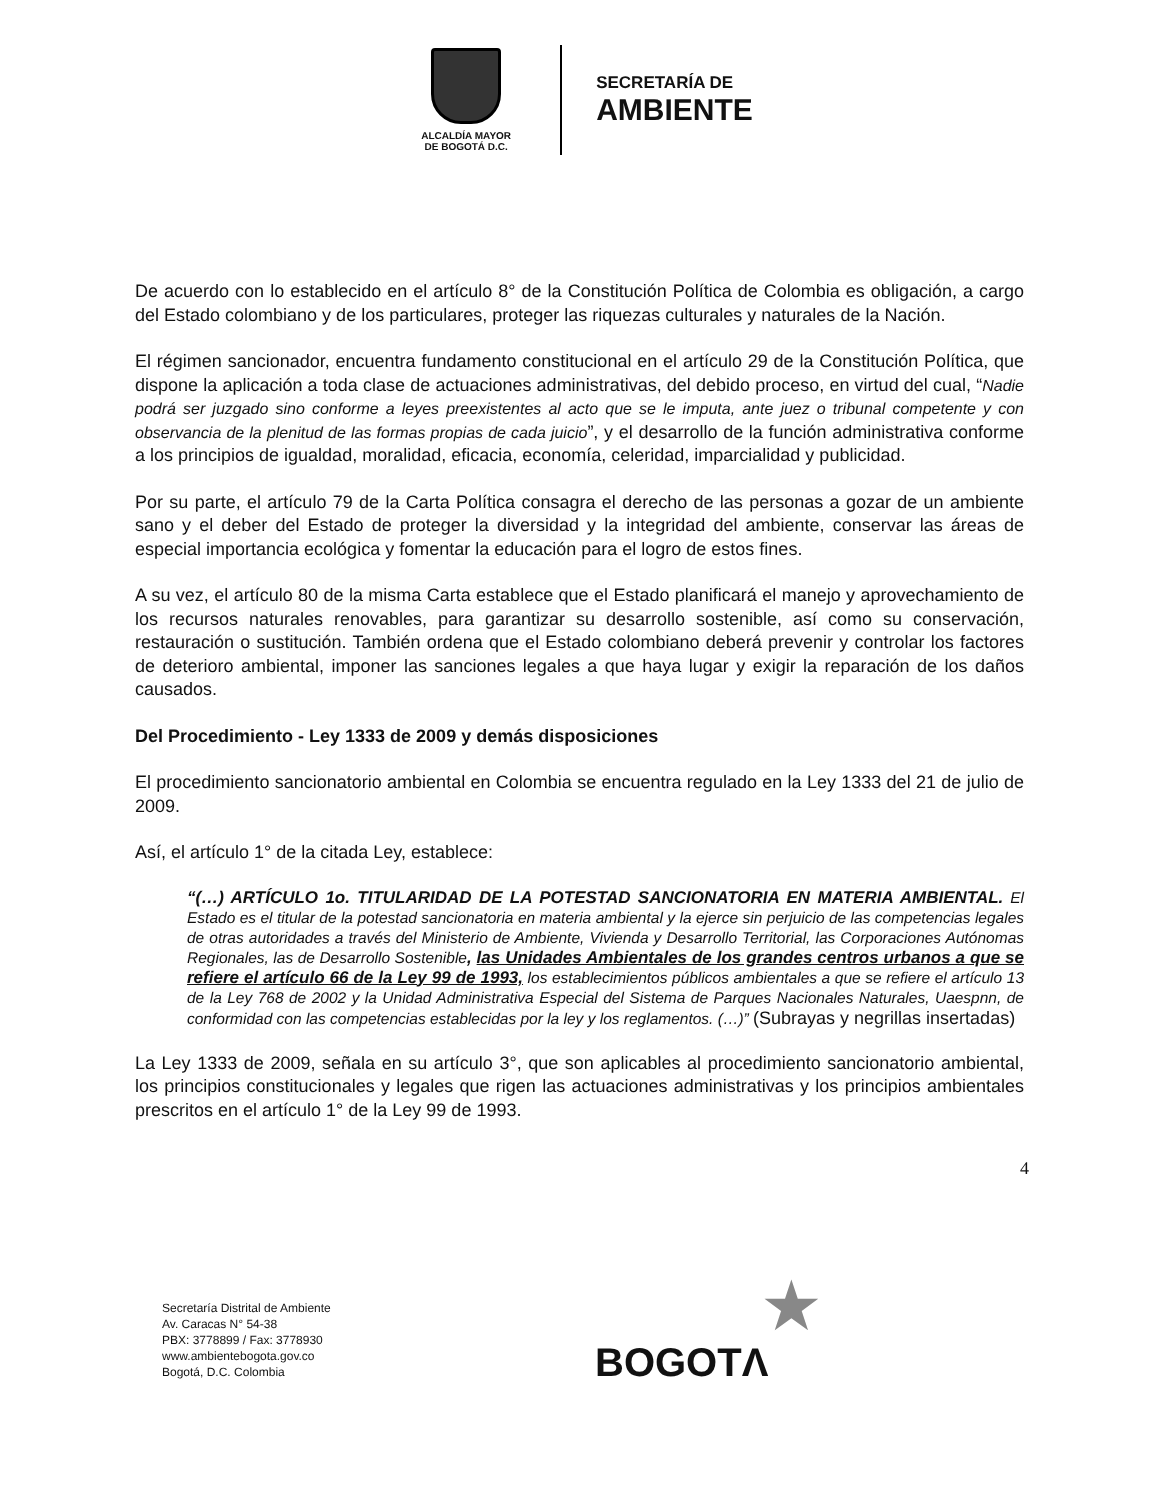ALCALDÍA MAYOR
DE BOGOTÁ D.C.
SECRETARÍA DE
AMBIENTE
De acuerdo con lo establecido en el artículo 8° de la Constitución Política de Colombia es obligación, a cargo del Estado colombiano y de los particulares, proteger las riquezas culturales y naturales de la Nación.
El régimen sancionador, encuentra fundamento constitucional en el artículo 29 de la Constitución Política, que dispone la aplicación a toda clase de actuaciones administrativas, del debido proceso, en virtud del cual, “Nadie podrá ser juzgado sino conforme a leyes preexistentes al acto que se le imputa, ante juez o tribunal competente y con observancia de la plenitud de las formas propias de cada juicio”, y el desarrollo de la función administrativa conforme a los principios de igualdad, moralidad, eficacia, economía, celeridad, imparcialidad y publicidad.
Por su parte, el artículo 79 de la Carta Política consagra el derecho de las personas a gozar de un ambiente sano y el deber del Estado de proteger la diversidad y la integridad del ambiente, conservar las áreas de especial importancia ecológica y fomentar la educación para el logro de estos fines.
A su vez, el artículo 80 de la misma Carta establece que el Estado planificará el manejo y aprovechamiento de los recursos naturales renovables, para garantizar su desarrollo sostenible, así como su conservación, restauración o sustitución. También ordena que el Estado colombiano deberá prevenir y controlar los factores de deterioro ambiental, imponer las sanciones legales a que haya lugar y exigir la reparación de los daños causados.
Del Procedimiento - Ley 1333 de 2009 y demás disposiciones
El procedimiento sancionatorio ambiental en Colombia se encuentra regulado en la Ley 1333 del 21 de julio de 2009.
Así, el artículo 1° de la citada Ley, establece:
“(…) ARTÍCULO 1o. TITULARIDAD DE LA POTESTAD SANCIONATORIA EN MATERIA AMBIENTAL. El Estado es el titular de la potestad sancionatoria en materia ambiental y la ejerce sin perjuicio de las competencias legales de otras autoridades a través del Ministerio de Ambiente, Vivienda y Desarrollo Territorial, las Corporaciones Autónomas Regionales, las de Desarrollo Sostenible, las Unidades Ambientales de los grandes centros urbanos a que se refiere el artículo 66 de la Ley 99 de 1993, los establecimientos públicos ambientales a que se refiere el artículo 13 de la Ley 768 de 2002 y la Unidad Administrativa Especial del Sistema de Parques Nacionales Naturales, Uaespnn, de conformidad con las competencias establecidas por la ley y los reglamentos. (…)” (Subrayas y negrillas insertadas)
La Ley 1333 de 2009, señala en su artículo 3°, que son aplicables al procedimiento sancionatorio ambiental, los principios constitucionales y legales que rigen las actuaciones administrativas y los principios ambientales prescritos en el artículo 1° de la Ley 99 de 1993.
4
Secretaría Distrital de Ambiente
Av. Caracas N° 54-38
PBX: 3778899 / Fax: 3778930
www.ambientebogota.gov.co
Bogotá, D.C. Colombia
★
BOGOTΛ